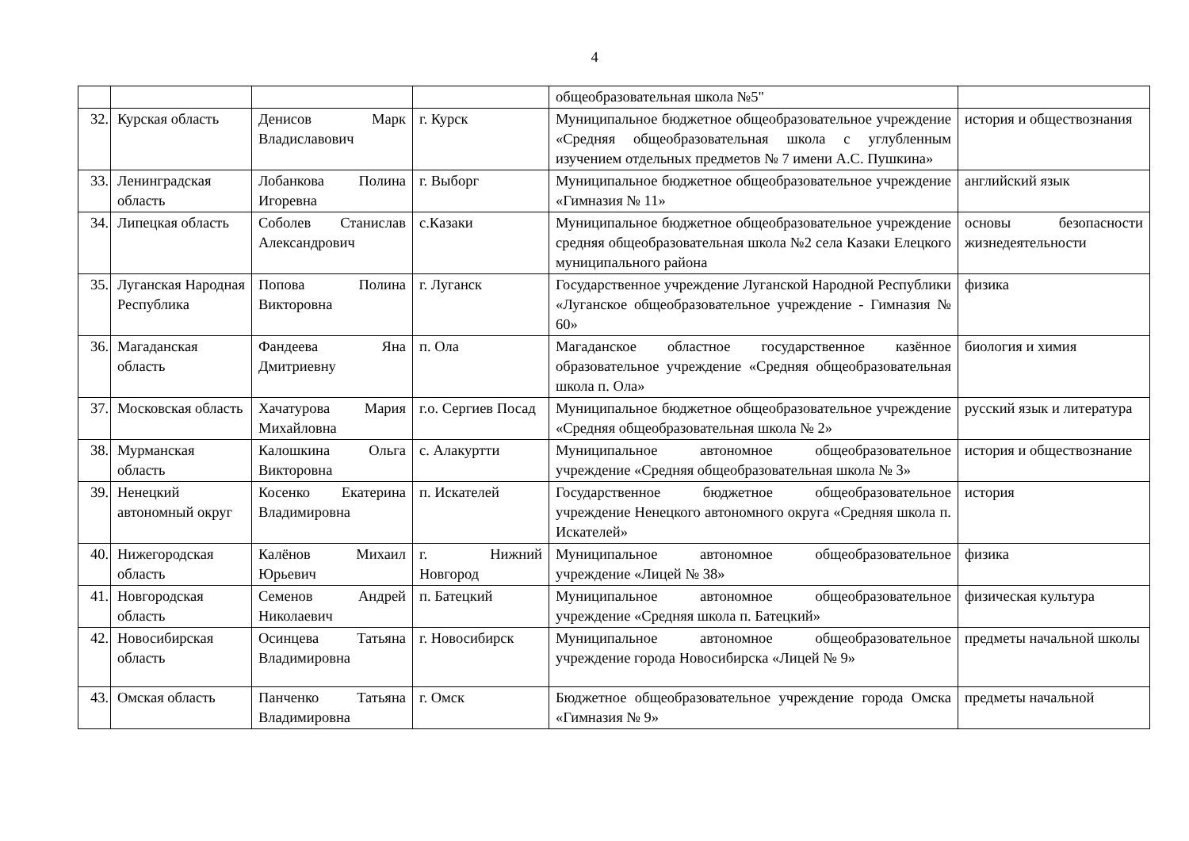4
| | | | | общеобразовательная школа №5" | |
| 32. | Курская область | Денисов Марк Владиславович | г. Курск | Муниципальное бюджетное общеобразовательное учреждение «Средняя общеобразовательная школа с углубленным изучением отдельных предметов № 7 имени А.С. Пушкина» | история и обществознания |
| 33. | Ленинградская область | Лобанкова Полина Игоревна | г. Выборг | Муниципальное бюджетное общеобразовательное учреждение «Гимназия № 11» | английский язык |
| 34. | Липецкая область | Соболев Станислав Александрович | с.Казаки | Муниципальное бюджетное общеобразовательное учреждение средняя общеобразовательная школа №2 села Казаки Елецкого муниципального района | основы безопасности жизнедеятельности |
| 35. | Луганская Народная Республика | Попова Полина Викторовна | г. Луганск | Государственное учреждение Луганской Народной Республики «Луганское общеобразовательное учреждение - Гимназия № 60» | физика |
| 36. | Магаданская область | Фандеева Яна Дмитриевну | п. Ола | Магаданское областное государственное казённое образовательное учреждение «Средняя общеобразовательная школа п. Ола» | биология и химия |
| 37. | Московская область | Хачатурова Мария Михайловна | г.о. Сергиев Посад | Муниципальное бюджетное общеобразовательное учреждение «Средняя общеобразовательная школа № 2» | русский язык и литература |
| 38. | Мурманская область | Калошкина Ольга Викторовна | с. Алакуртти | Муниципальное автономное общеобразовательное учреждение «Средняя общеобразовательная школа № 3» | история и обществознание |
| 39. | Ненецкий автономный округ | Косенко Екатерина Владимировна | п. Искателей | Государственное бюджетное общеобразовательное учреждение Ненецкого автономного округа «Средняя школа п. Искателей» | история |
| 40. | Нижегородская область | Калёнов Михаил Юрьевич | г. Нижний Новгород | Муниципальное автономное общеобразовательное учреждение «Лицей № 38» | физика |
| 41. | Новгородская область | Семенов Андрей Николаевич | п. Батецкий | Муниципальное автономное общеобразовательное учреждение «Средняя школа п. Батецкий» | физическая культура |
| 42. | Новосибирская область | Осинцева Татьяна Владимировна | г. Новосибирск | Муниципальное автономное общеобразовательное учреждение города Новосибирска «Лицей № 9» | предметы начальной школы |
| 43. | Омская область | Панченко Татьяна Владимировна | г. Омск | Бюджетное общеобразовательное учреждение города Омска «Гимназия № 9» | предметы начальной |